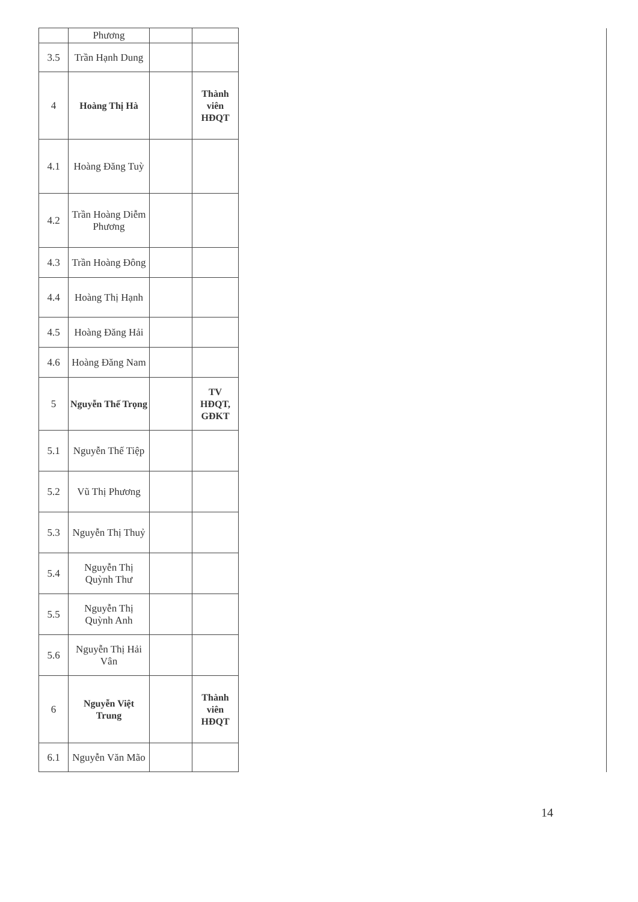| | Phương | | | |
| 3.5 | Trần Hạnh Dung | | | |
| 4 | Hoàng Thị Hà | | Thành viên HĐQT | |
| 4.1 | Hoàng Đăng Tuỳ | | | |
| 4.2 | Trần Hoàng Diễm Phương | | | |
| 4.3 | Trần Hoàng Đông | | | |
| 4.4 | Hoàng Thị Hạnh | | | |
| 4.5 | Hoàng Đăng Hải | | | |
| 4.6 | Hoàng Đăng Nam | | | |
| 5 | Nguyễn Thế Trọng | | TV HĐQT, GĐKT | |
| 5.1 | Nguyễn Thế Tiệp | | | |
| 5.2 | Vũ Thị Phương | | | |
| 5.3 | Nguyễn Thị Thuỷ | | | |
| 5.4 | Nguyễn Thị Quỳnh Thư | | | |
| 5.5 | Nguyễn Thị Quỳnh Anh | | | |
| 5.6 | Nguyễn Thị Hải Vân | | | |
| 6 | Nguyễn Việt Trung | | Thành viên HĐQT | |
| 6.1 | Nguyễn Văn Mão | | | |
14